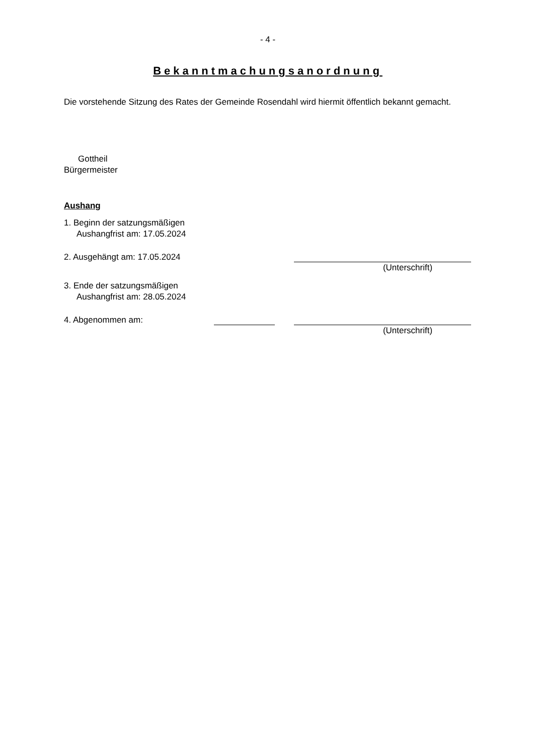- 4 -
Bekanntmachungsanordnung
Die vorstehende Sitzung des Rates der Gemeinde Rosendahl wird hiermit öffentlich bekannt gemacht.
Gottheil
Bürgermeister
Aushang
1. Beginn der satzungsmäßigen
Aushangfrist am: 17.05.2024
2. Ausgehängt am: 17.05.2024
(Unterschrift)
3. Ende der satzungsmäßigen
Aushangfrist am: 28.05.2024
4. Abgenommen am:
(Unterschrift)